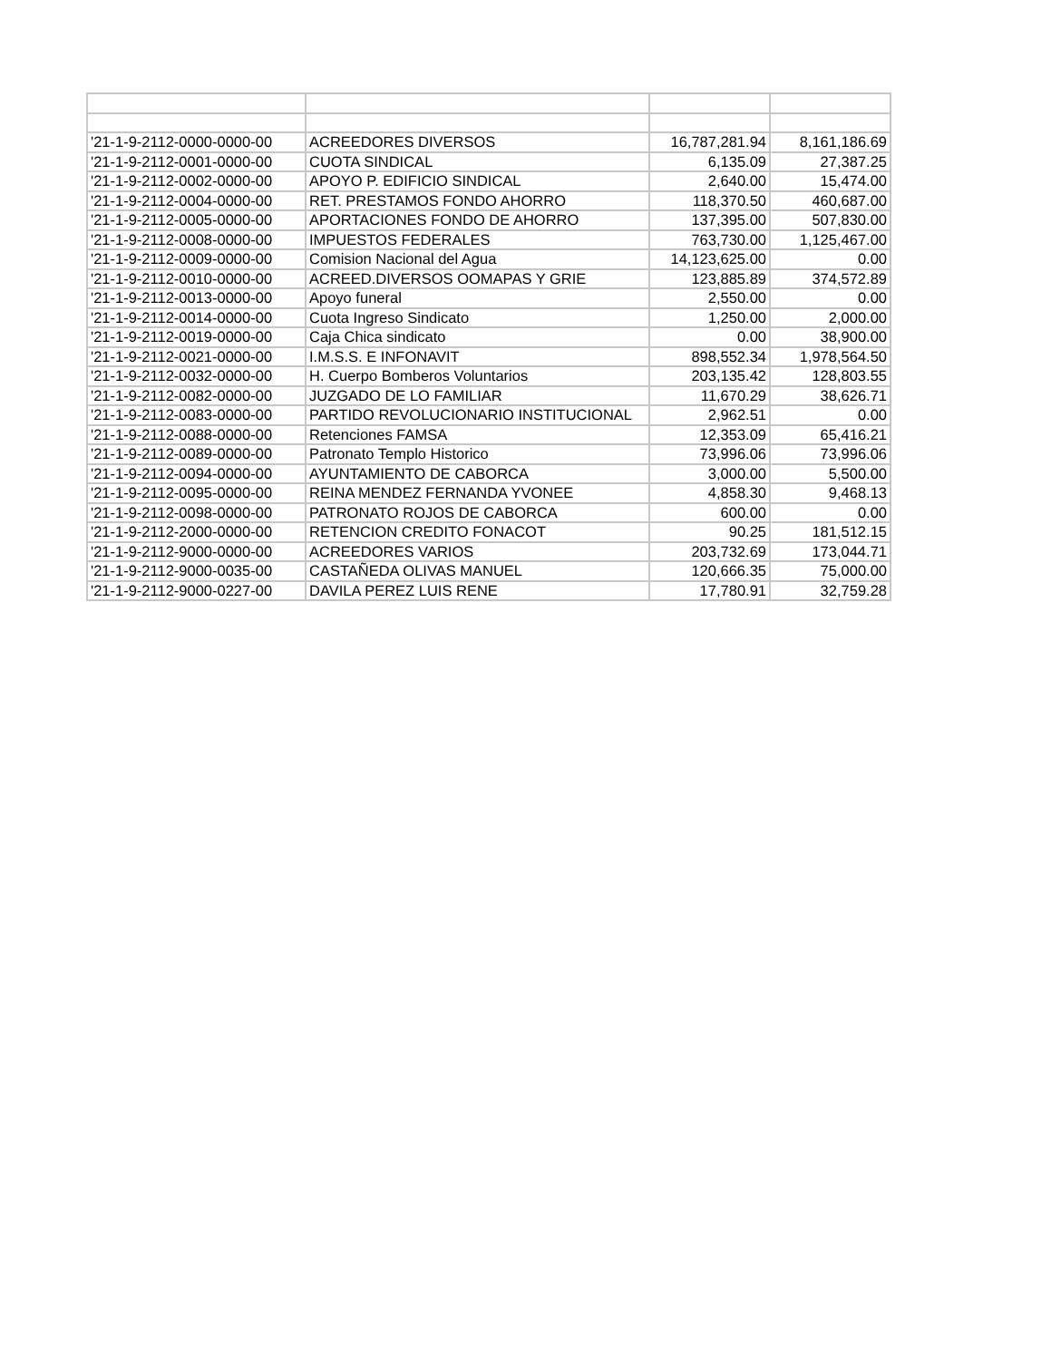| '21-1-9-2112-0000-0000-00 | ACREEDORES DIVERSOS | 16,787,281.94 | 8,161,186.69 |
| '21-1-9-2112-0001-0000-00 | CUOTA SINDICAL | 6,135.09 | 27,387.25 |
| '21-1-9-2112-0002-0000-00 | APOYO P. EDIFICIO SINDICAL | 2,640.00 | 15,474.00 |
| '21-1-9-2112-0004-0000-00 | RET. PRESTAMOS FONDO AHORRO | 118,370.50 | 460,687.00 |
| '21-1-9-2112-0005-0000-00 | APORTACIONES FONDO DE AHORRO | 137,395.00 | 507,830.00 |
| '21-1-9-2112-0008-0000-00 | IMPUESTOS FEDERALES | 763,730.00 | 1,125,467.00 |
| '21-1-9-2112-0009-0000-00 | Comision Nacional del Agua | 14,123,625.00 | 0.00 |
| '21-1-9-2112-0010-0000-00 | ACREED.DIVERSOS OOMAPAS Y GRIE | 123,885.89 | 374,572.89 |
| '21-1-9-2112-0013-0000-00 | Apoyo funeral | 2,550.00 | 0.00 |
| '21-1-9-2112-0014-0000-00 | Cuota Ingreso Sindicato | 1,250.00 | 2,000.00 |
| '21-1-9-2112-0019-0000-00 | Caja Chica sindicato | 0.00 | 38,900.00 |
| '21-1-9-2112-0021-0000-00 | I.M.S.S. E INFONAVIT | 898,552.34 | 1,978,564.50 |
| '21-1-9-2112-0032-0000-00 | H. Cuerpo Bomberos Voluntarios | 203,135.42 | 128,803.55 |
| '21-1-9-2112-0082-0000-00 | JUZGADO DE LO FAMILIAR | 11,670.29 | 38,626.71 |
| '21-1-9-2112-0083-0000-00 | PARTIDO REVOLUCIONARIO INSTITUCIONAL | 2,962.51 | 0.00 |
| '21-1-9-2112-0088-0000-00 | Retenciones FAMSA | 12,353.09 | 65,416.21 |
| '21-1-9-2112-0089-0000-00 | Patronato Templo Historico | 73,996.06 | 73,996.06 |
| '21-1-9-2112-0094-0000-00 | AYUNTAMIENTO DE CABORCA | 3,000.00 | 5,500.00 |
| '21-1-9-2112-0095-0000-00 | REINA MENDEZ FERNANDA YVONEE | 4,858.30 | 9,468.13 |
| '21-1-9-2112-0098-0000-00 | PATRONATO ROJOS DE CABORCA | 600.00 | 0.00 |
| '21-1-9-2112-2000-0000-00 | RETENCION CREDITO FONACOT | 90.25 | 181,512.15 |
| '21-1-9-2112-9000-0000-00 | ACREEDORES VARIOS | 203,732.69 | 173,044.71 |
| '21-1-9-2112-9000-0035-00 | CASTAÑEDA OLIVAS MANUEL | 120,666.35 | 75,000.00 |
| '21-1-9-2112-9000-0227-00 | DAVILA PEREZ LUIS RENE | 17,780.91 | 32,759.28 |